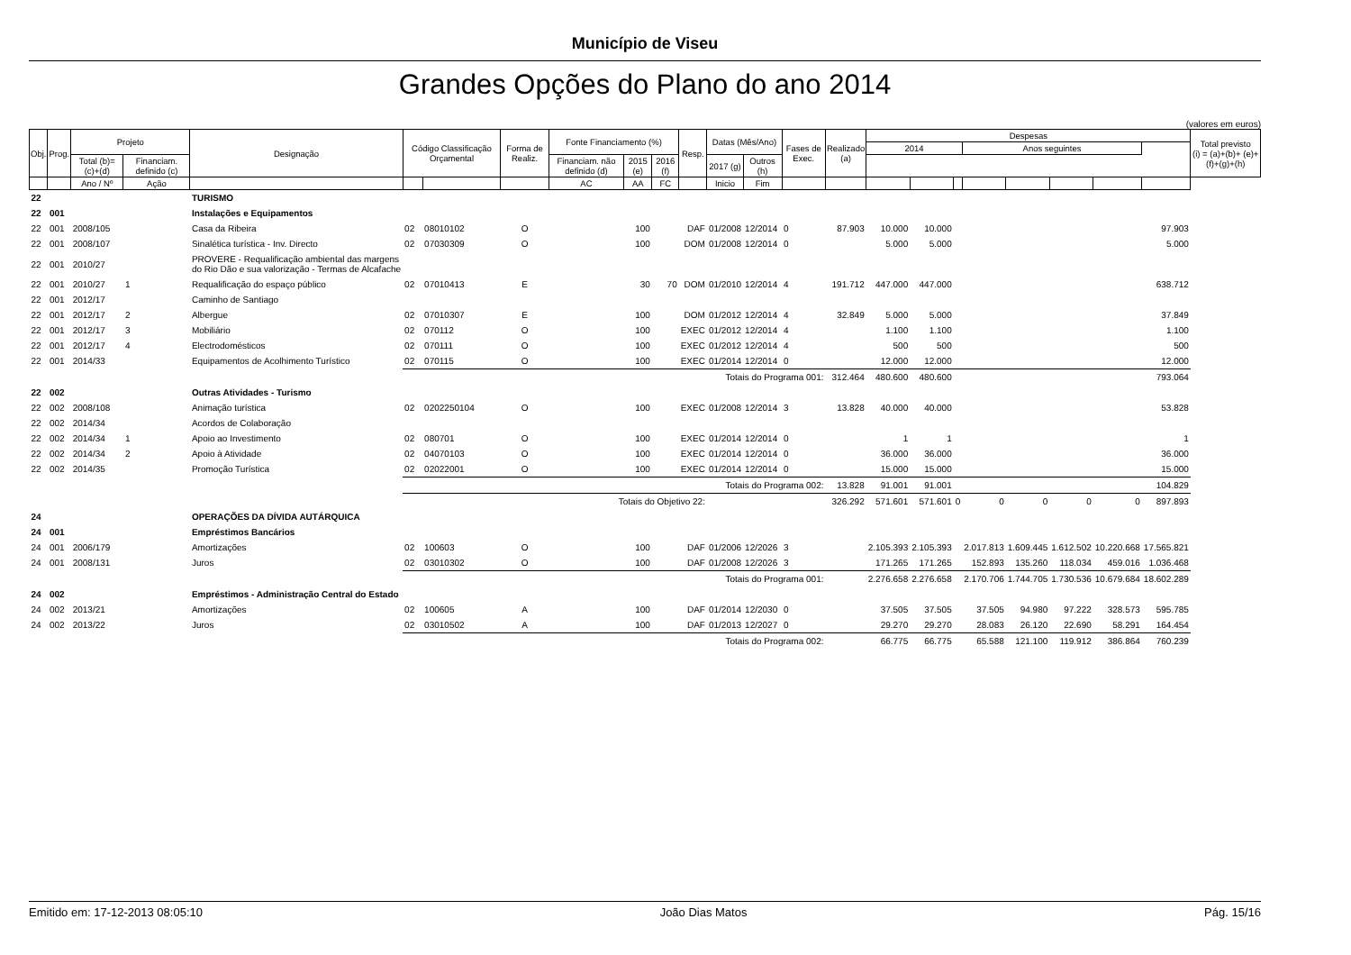Município de Viseu
Grandes Opções do Plano do ano 2014
(valores em euros)
| Obj. | Prog. | Projeto | | Designação | Código Classificação Orçamental | | Forma de Realiz. | Fonte Financiamento (%) | | | Resp. | Datas (Mês/Ano) | | Fases de Exec. | Realizado (a) | Despesas | | | | | | | | Total previsto (i) = (a)+(b)+ (e)+(f)+(g)+(h) |
| --- | --- | --- | --- | --- | --- | --- | --- | --- | --- | --- | --- | --- | --- | --- | --- | --- | --- | --- | --- | --- | --- | --- | --- | --- |
| | | | | | | | | | | | | | | | | 2014 | | | Anos seguintes | | | | | |
| | | Total (b)=(c)+(d) | Financiam. definido (c) | | | | | Financiam. não definido (d) | 2015 (e) | 2016 (f) | | 2017 (g) | Outros (h) | | | | | | | | | | | |
| | | Ano / Nº | Ação | | | | | AC | AA | FC | | Inicio | Fim | | | | | | | | | | | |
| 22 | | | | TURISMO | | | | | | | | | | | | | | | | | | | | |
| 22 | 001 | | | Instalações e Equipamentos | | | | | | | | | | | | | | | | | | | | |
| 22 | 001 | 2008/105 | | Casa da Ribeira | 02 | 08010102 | O | | 100 | | DAF | 01/2008 | 12/2014 | 0 | 87.903 | 10.000 | 10.000 | | | | | | 97.903 | |
| 22 | 001 | 2008/107 | | Sinalética turística - Inv. Directo | 02 | 07030309 | O | | 100 | | DOM | 01/2008 | 12/2014 | 0 | | 5.000 | 5.000 | | | | | | 5.000 | |
| 22 | 001 | 2010/27 | | PROVERE - Requalificação ambiental das margens do Rio Dão e sua valorização - Termas de Alcafache | | | | | | | | | | | | | | | | | | | | |
| 22 | 001 | 2010/27 | 1 | Requalificação do espaço público | 02 | 07010413 | E | | 30 | 70 | DOM | 01/2010 | 12/2014 | 4 | 191.712 | 447.000 | 447.000 | | | | | | 638.712 | |
| 22 | 001 | 2012/17 | | Caminho de Santiago | | | | | | | | | | | | | | | | | | | | |
| 22 | 001 | 2012/17 | 2 | Albergue | 02 | 07010307 | E | | 100 | | DOM | 01/2012 | 12/2014 | 4 | 32.849 | 5.000 | 5.000 | | | | | | 37.849 | |
| 22 | 001 | 2012/17 | 3 | Mobiliário | 02 | 070112 | O | | 100 | | EXEC | 01/2012 | 12/2014 | 4 | | 1.100 | 1.100 | | | | | | 1.100 | |
| 22 | 001 | 2012/17 | 4 | Electrodomésticos | 02 | 070111 | O | | 100 | | EXEC | 01/2012 | 12/2014 | 4 | | 500 | 500 | | | | | | 500 | |
| 22 | 001 | 2014/33 | | Equipamentos de Acolhimento Turístico | 02 | 070115 | O | | 100 | | EXEC | 01/2014 | 12/2014 | 0 | | 12.000 | 12.000 | | | | | | 12.000 | |
| | | | | | Totais do Programa 001: | | | | | | | | | | 312.464 | 480.600 | 480.600 | | | | | | 793.064 | |
| 22 | 002 | | | Outras Atividades - Turismo | | | | | | | | | | | | | | | | | | | | |
| 22 | 002 | 2008/108 | | Animação turística | 02 | 0202250104 | O | | 100 | | EXEC | 01/2008 | 12/2014 | 3 | 13.828 | 40.000 | 40.000 | | | | | | 53.828 | |
| 22 | 002 | 2014/34 | | Acordos de Colaboração | | | | | | | | | | | | | | | | | | | | |
| 22 | 002 | 2014/34 | 1 | Apoio ao Investimento | 02 | 080701 | O | | 100 | | EXEC | 01/2014 | 12/2014 | 0 | | 1 | 1 | | | | | | 1 | |
| 22 | 002 | 2014/34 | 2 | Apoio à Atividade | 02 | 04070103 | O | | 100 | | EXEC | 01/2014 | 12/2014 | 0 | | 36.000 | 36.000 | | | | | | 36.000 | |
| 22 | 002 | 2014/35 | | Promoção Turística | 02 | 02022001 | O | | 100 | | EXEC | 01/2014 | 12/2014 | 0 | | 15.000 | 15.000 | | | | | | 15.000 | |
| | | | | | Totais do Programa 002: | | | | | | | | | | 13.828 | 91.001 | 91.001 | | | | | | 104.829 | |
| | | | | | Totais do Objetivo 22: | | | | | | | | | | 326.292 | 571.601 | 571.601 | 0 | 0 | 0 | 0 | 0 | 897.893 | |
| 24 | | | | OPERAÇÕES DA DÍVIDA AUTÁRQUICA | | | | | | | | | | | | | | | | | | | | |
| 24 | 001 | | | Empréstimos Bancários | | | | | | | | | | | | | | | | | | | | |
| 24 | 001 | 2006/179 | | Amortizações | 02 | 100603 | O | | 100 | | DAF | 01/2006 | 12/2026 | 3 | | 2.105.393 | 2.105.393 | | 2.017.813 | 1.609.445 | 1.612.502 | 10.220.668 | 17.565.821 | |
| 24 | 001 | 2008/131 | | Juros | 02 | 03010302 | O | | 100 | | DAF | 01/2008 | 12/2026 | 3 | | 171.265 | 171.265 | | 152.893 | 135.260 | 118.034 | 459.016 | 1.036.468 | |
| | | | | | Totais do Programa 001: | | | | | | | | | | | 2.276.658 | 2.276.658 | | 2.170.706 | 1.744.705 | 1.730.536 | 10.679.684 | 18.602.289 | |
| 24 | 002 | | | Empréstimos - Administração Central do Estado | | | | | | | | | | | | | | | | | | | | |
| 24 | 002 | 2013/21 | | Amortizações | 02 | 100605 | A | | 100 | | DAF | 01/2014 | 12/2030 | 0 | | 37.505 | 37.505 | | 37.505 | 94.980 | 97.222 | 328.573 | 595.785 | |
| 24 | 002 | 2013/22 | | Juros | 02 | 03010502 | A | | 100 | | DAF | 01/2013 | 12/2027 | 0 | | 29.270 | 29.270 | | 28.083 | 26.120 | 22.690 | 58.291 | 164.454 | |
| | | | | | Totais do Programa 002: | | | | | | | | | | | 66.775 | 66.775 | | 65.588 | 121.100 | 119.912 | 386.864 | 760.239 | |
Emitido em: 17-12-2013 08:05:10 João Dias Matos Pág. 15/16